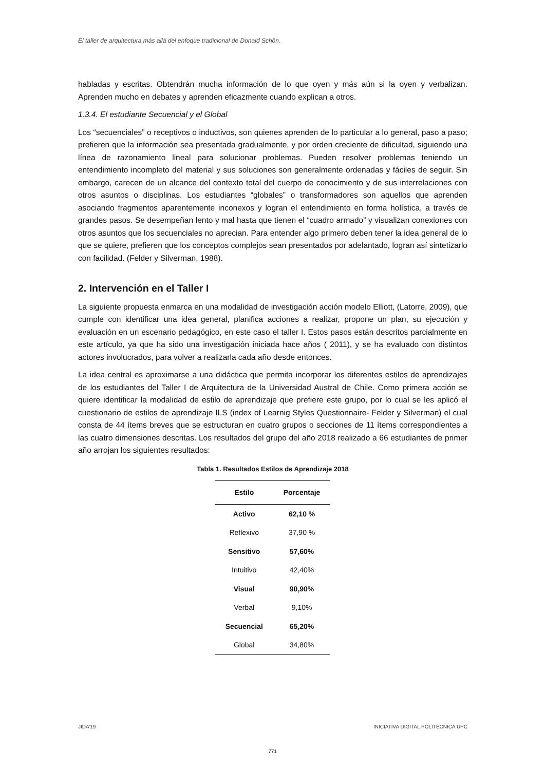El taller de arquitectura más allá del enfoque tradicional de Donald Schön.
habladas y escritas. Obtendrán mucha información de lo que oyen y más aún si la oyen y verbalizan. Aprenden mucho en debates y aprenden eficazmente cuando explican a otros.
1.3.4. El estudiante Secuencial y el Global
Los “secuenciales” o receptivos o inductivos, son quienes aprenden de lo particular a lo general, paso a paso; prefieren que la información sea presentada gradualmente, y por orden creciente de dificultad, siguiendo una línea de razonamiento lineal para solucionar problemas. Pueden resolver problemas teniendo un entendimiento incompleto del material y sus soluciones son generalmente ordenadas y fáciles de seguir. Sin embargo, carecen de un alcance del contexto total del cuerpo de conocimiento y de sus interrelaciones con otros asuntos o disciplinas. Los estudiantes “globales” o transformadores son aquellos que aprenden asociando fragmentos aparentemente inconexos y logran el entendimiento en forma holística, a través de grandes pasos. Se desempeñan lento y mal hasta que tienen el “cuadro armado” y visualizan conexiones con otros asuntos que los secuenciales no aprecian. Para entender algo primero deben tener la idea general de lo que se quiere, prefieren que los conceptos complejos sean presentados por adelantado, logran así sintetizarlo con facilidad. (Felder y Silverman, 1988).
2. Intervención en el Taller I
La siguiente propuesta enmarca en una modalidad de investigación acción modelo Elliott, (Latorre, 2009), que cumple con identificar una idea general, planifica acciones a realizar, propone un plan, su ejecución y evaluación en un escenario pedagógico, en este caso el taller I. Estos pasos están descritos parcialmente en este artículo, ya que ha sido una investigación iniciada hace años ( 2011), y se ha evaluado con distintos actores involucrados, para volver a realizarla cada año desde entonces.
La idea central es aproximarse a una didáctica que permita incorporar los diferentes estilos de aprendizajes de los estudiantes del Taller I de Arquitectura de la Universidad Austral de Chile. Como primera acción se quiere identificar la modalidad de estilo de aprendizaje que prefiere este grupo, por lo cual se les aplicó el cuestionario de estilos de aprendizaje ILS (index of Learnig Styles Questionnaire- Felder y Silverman) el cual consta de 44 ítems breves que se estructuran en cuatro grupos o secciones de 11 ítems correspondientes a las cuatro dimensiones descritas. Los resultados del grupo del año 2018 realizado a 66 estudiantes de primer año arrojan los siguientes resultados:
Tabla 1. Resultados Estilos de Aprendizaje 2018
| Estilo | Porcentaje |
| --- | --- |
| Activo | 62,10 % |
| Reflexivo | 37,90 % |
| Sensitivo | 57,60% |
| Intuitivo | 42,40% |
| Visual | 90,90% |
| Verbal | 9,10% |
| Secuencial | 65,20% |
| Global | 34,80% |
JIDA’19 INICIATIVA DIGITAL POLITÈCNICA UPC
771